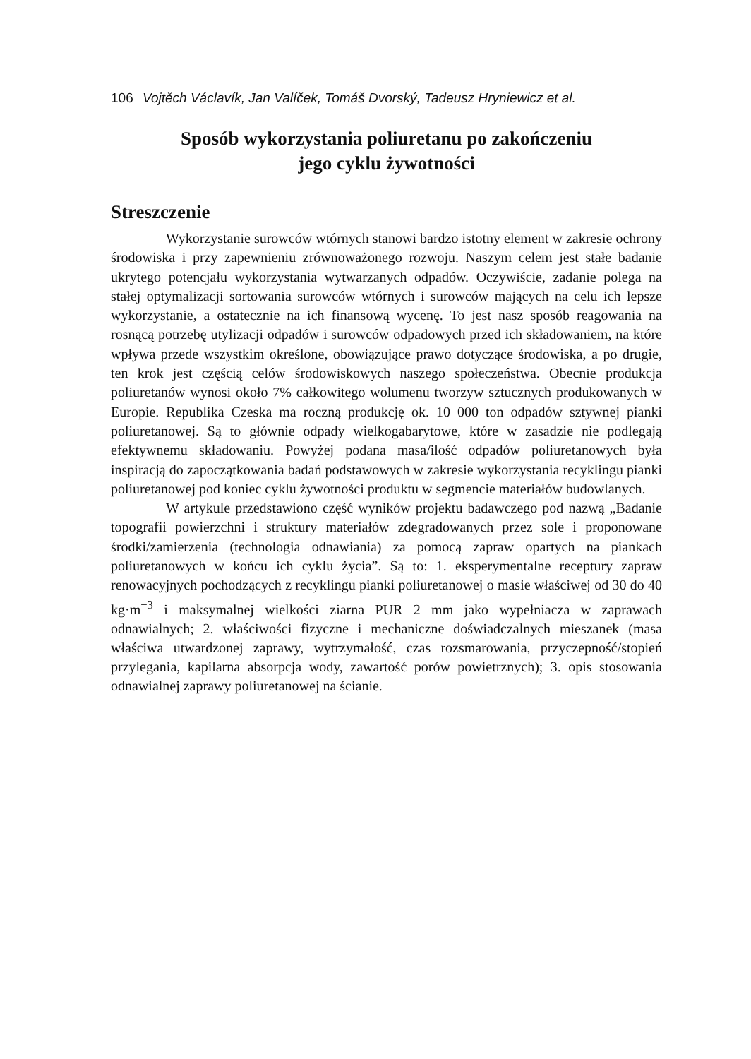106 Vojtěch Václavík, Jan Valíček, Tomáš Dvorský, Tadeusz Hryniewicz et al.
Sposób wykorzystania poliuretanu po zakończeniu
jego cyklu żywotności
Streszczenie
Wykorzystanie surowców wtórnych stanowi bardzo istotny element w zakresie ochrony środowiska i przy zapewnieniu zrównoważonego rozwoju. Naszym celem jest stałe badanie ukrytego potencjału wykorzystania wytwarzanych odpadów. Oczywiście, zadanie polega na stałej optymalizacji sortowania surowców wtórnych i surowców mających na celu ich lepsze wykorzystanie, a ostatecznie na ich finansową wycenę. To jest nasz sposób reagowania na rosnącą potrzebę utylizacji odpadów i surowców odpadowych przed ich składowaniem, na które wpływa przede wszystkim określone, obowiązujące prawo dotyczące środowiska, a po drugie, ten krok jest częścią celów środowiskowych naszego społeczeństwa. Obecnie produkcja poliuretanów wynosi około 7% całkowitego wolumenu tworzyw sztucznych produkowanych w Europie. Republika Czeska ma roczną produkcję ok. 10 000 ton odpadów sztywnej pianki poliuretanowej. Są to głównie odpady wielkogabarytowe, które w zasadzie nie podlegają efektywnemu składowaniu. Powyżej podana masa/ilość odpadów poliuretanowych była inspiracją do zapoczątkowania badań podstawowych w zakresie wykorzystania recyklingu pianki poliuretanowej pod koniec cyklu żywotności produktu w segmencie materiałów budowlanych.
W artykule przedstawiono część wyników projektu badawczego pod nazwą „Badanie topografii powierzchni i struktury materiałów zdegradowanych przez sole i proponowane środki/zamierzenia (technologia odnawiania) za pomocą zapraw opartych na piankach poliuretanowych w końcu ich cyklu życia”. Są to: 1. eksperymentalne receptury zapraw renowacyjnych pochodzących z recyklingu pianki poliuretanowej o masie właściwej od 30 do 40 kg·m<sup>−3</sup> i maksymalnej wielkości ziarna PUR 2 mm jako wypełniacza w zaprawach odnawialnych; 2. właściwości fizyczne i mechaniczne doświadczalnych mieszanek (masa właściwa utwardzonej zaprawy, wytrzymałość, czas rozsmarowania, przyczepność/stopień przylegania, kapilarna absorpcja wody, zawartość porów powietrznych); 3. opis stosowania odnawialnej zaprawy poliuretanowej na ścianie.